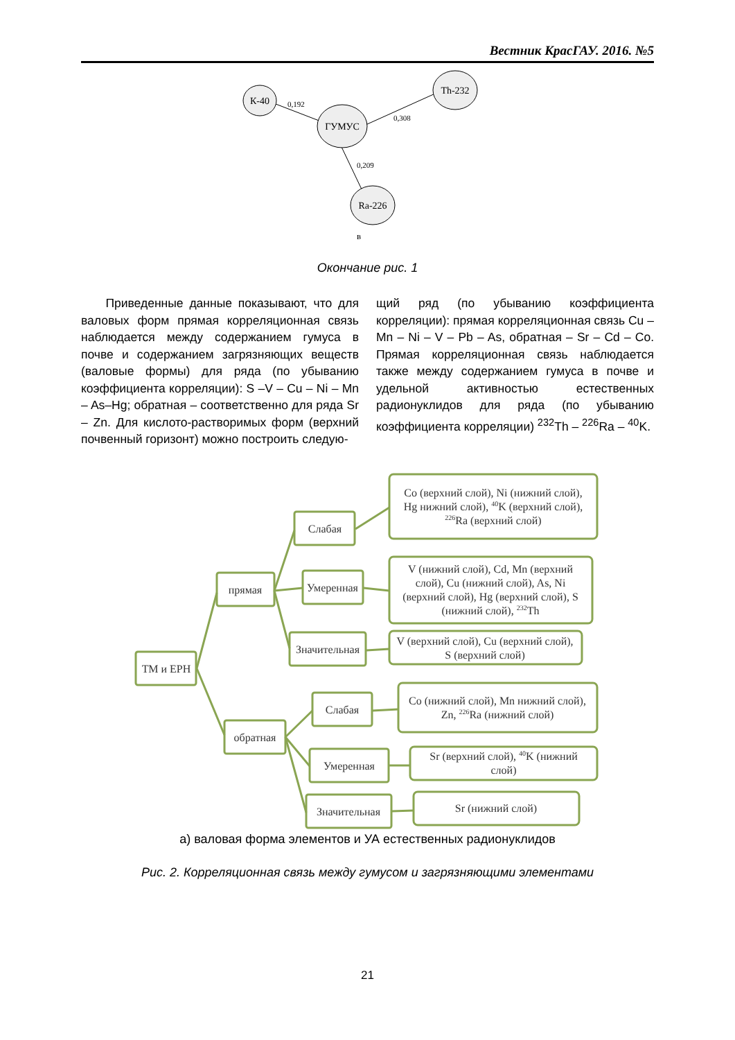Вестник КрасГАУ. 2016. №5
К-40
ГУМУС
Th-232
Ra-226
0,192
0,308
0,209
в
ТМ и ЕРН
прямая
обратная
Слабая
Умеренная
Значительная
Слабая
Умеренная
Значительная
Co (верхний слой), Ni (нижний слой),
Hg нижний слой), 40K (верхний слой),
226Ra (верхний слой)
V (нижний слой), Cd, Mn (верхний
слой), Cu (нижний слой), As, Ni
(верхний слой), Hg (верхний слой), S
(нижний слой), 232Th
V (верхний слой), Cu (верхний слой),
S (верхний слой)
Co (нижний слой), Mn нижний слой),
Zn, 226Ra (нижний слой)
Sr (верхний слой), 40K (нижний
слой)
Sr (нижний слой)
Окончание рис. 1
Приведенные данные показывают, что для валовых форм прямая корреляционная связь наблюдается между содержанием гумуса в почве и содержанием загрязняющих веществ (валовые формы) для ряда (по убыванию коэффициента корреляции): S –V – Cu – Ni – Mn – As–Hg; обратная – соответственно для ряда Sr – Zn. Для кислото-растворимых форм (верхний почвенный горизонт) можно построить следую-
щий ряд (по убыванию коэффициента корреляции): прямая корреляционная связь Cu – Mn – Ni – V – Pb – As, обратная – Sr – Cd – Co. Прямая корреляционная связь наблюдается также между содержанием гумуса в почве и удельной активностью естественных радионуклидов для ряда (по убыванию коэффициента корреляции) <sup>232</sup>Th – <sup>226</sup>Ra – <sup>40</sup>K.
а) валовая форма элементов и УА естественных радионуклидов
Рис. 2. Корреляционная связь между гумусом и загрязняющими элементами
21